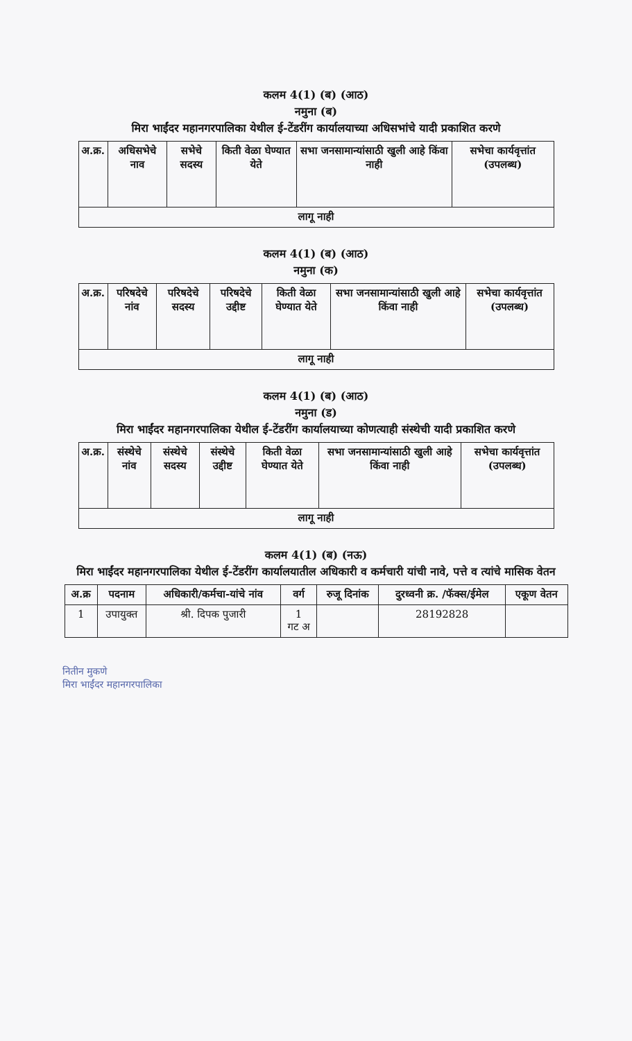कलम 4(1) (ब) (आठ)
नमुना (ब)
मिरा भाईंदर महानगरपालिका येथील ई-टेंडरींग कार्यालयाच्या अधिसभांचे यादी प्रकाशित करणे
| अ.क्र. | अधिसभेचे नाव | सभेचे सदस्य | किती वेळा घेण्यात येते | सभा जनसामान्यांसाठी खुली आहे किंवा नाही | सभेचा कार्यवृत्तांत (उपलब्ध) |
| --- | --- | --- | --- | --- | --- |
| लागू नाही | | | | | |
कलम 4(1) (ब) (आठ)
नमुना (क)
| अ.क्र. | परिषदेचे नांव | परिषदेचे सदस्य | परिषदेचे उद्दीष्ट | किती वेळा घेण्यात येते | सभा जनसामान्यांसाठी खुली आहे किंवा नाही | सभेचा कार्यवृत्तांत (उपलब्ध) |
| --- | --- | --- | --- | --- | --- | --- |
| लागू नाही | | | | | | |
कलम 4(1) (ब) (आठ)
नमुना (ड)
मिरा भाईंदर महानगरपालिका येथील ई-टेंडरींग कार्यालयाच्या कोणत्याही संस्थेची यादी प्रकाशित करणे
| अ.क्र. | संस्थेचे नांव | संस्थेचे सदस्य | संस्थेचे उद्दीष्ट | किती वेळा घेण्यात येते | सभा जनसामान्यांसाठी खुली आहे किंवा नाही | सभेचा कार्यवृत्तांत (उपलब्ध) |
| --- | --- | --- | --- | --- | --- | --- |
| लागू नाही | | | | | | |
कलम 4(1) (ब) (नऊ)
मिरा भाईंदर महानगरपालिका येथील ई-टेंडरींग कार्यालयातील अधिकारी व कर्मचारी यांची नावे, पत्ते व त्यांचे मासिक वेतन
| अ.क्र | पदनाम | अधिकारी/कर्मचा-यांचे नांव | वर्ग | रुजू दिनांक | दुरध्वनी क्र. /फॅक्स/ईमेल | एकूण वेतन |
| --- | --- | --- | --- | --- | --- | --- |
| 1 | उपायुक्त | श्री. दिपक पुजारी | 1 गट अ | | 28192828 | |
नितीन मुकणे
मिरा भाईंदर महानगरपालिका